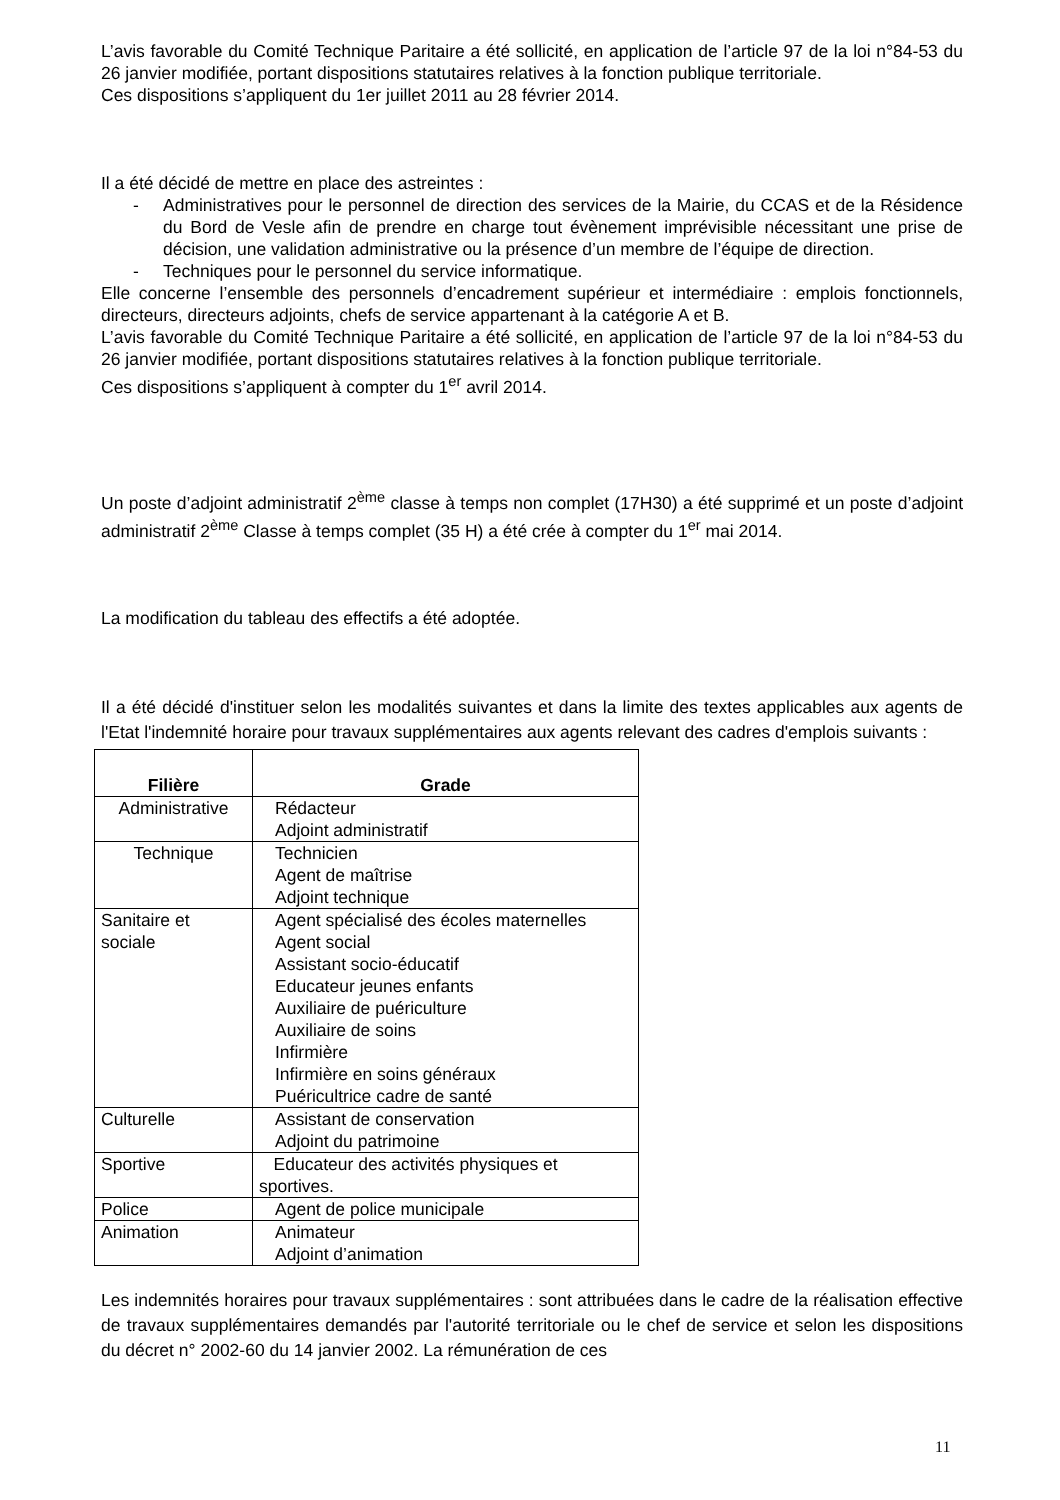L’avis favorable du Comité Technique Paritaire a été sollicité, en application de l’article 97 de la loi n°84-53 du 26 janvier modifiée, portant dispositions statutaires relatives à la fonction publique territoriale.
Ces dispositions s’appliquent du 1er juillet 2011 au 28 février 2014.
Il a été décidé de mettre en place des astreintes :
- Administratives pour le personnel de direction des services de la Mairie, du CCAS et de la Résidence du Bord de Vesle afin de prendre en charge tout évènement imprévisible nécessitant une prise de décision, une validation administrative ou la présence d’un membre de l’équipe de direction.
- Techniques pour le personnel du service informatique.
Elle concerne l’ensemble des personnels d’encadrement supérieur et intermédiaire : emplois fonctionnels, directeurs, directeurs adjoints, chefs de service appartenant à la catégorie A et B.
L’avis favorable du Comité Technique Paritaire a été sollicité, en application de l’article 97 de la loi n°84-53 du 26 janvier modifiée, portant dispositions statutaires relatives à la fonction publique territoriale.
Ces dispositions s’appliquent à compter du 1<sup>er</sup> avril 2014.
Un poste d’adjoint administratif 2<sup>ème</sup> classe à temps non complet (17H30) a été supprimé et un poste d’adjoint administratif 2<sup>ème</sup> Classe à temps complet (35 H) a été crée à compter du 1<sup>er</sup> mai 2014.
La modification du tableau des effectifs a été adoptée.
Il a été décidé d'instituer selon les modalités suivantes et dans la limite des textes applicables aux agents de l'Etat l'indemnité horaire pour travaux supplémentaires aux agents relevant des cadres d'emplois suivants :
| Filière | Grade |
| --- | --- |
| Administrative | Rédacteur Adjoint administratif |
| Technique | Technicien Agent de maîtrise Adjoint technique |
| Sanitaire et sociale | Agent spécialisé des écoles maternelles Agent social Assistant socio-éducatif Educateur jeunes enfants Auxiliaire de puériculture Auxiliaire de soins Infirmière Infirmière en soins généraux Puéricultrice cadre de santé |
| Culturelle | Assistant de conservation Adjoint du patrimoine |
| Sportive | Educateur des activités physiques et sportives. |
| Police | Agent de police municipale |
| Animation | Animateur Adjoint d’animation |
Les indemnités horaires pour travaux supplémentaires : sont attribuées dans le cadre de la réalisation effective de travaux supplémentaires demandés par l'autorité territoriale ou le chef de service et selon les dispositions du décret n° 2002-60 du 14 janvier 2002. La rémunération de ces
11